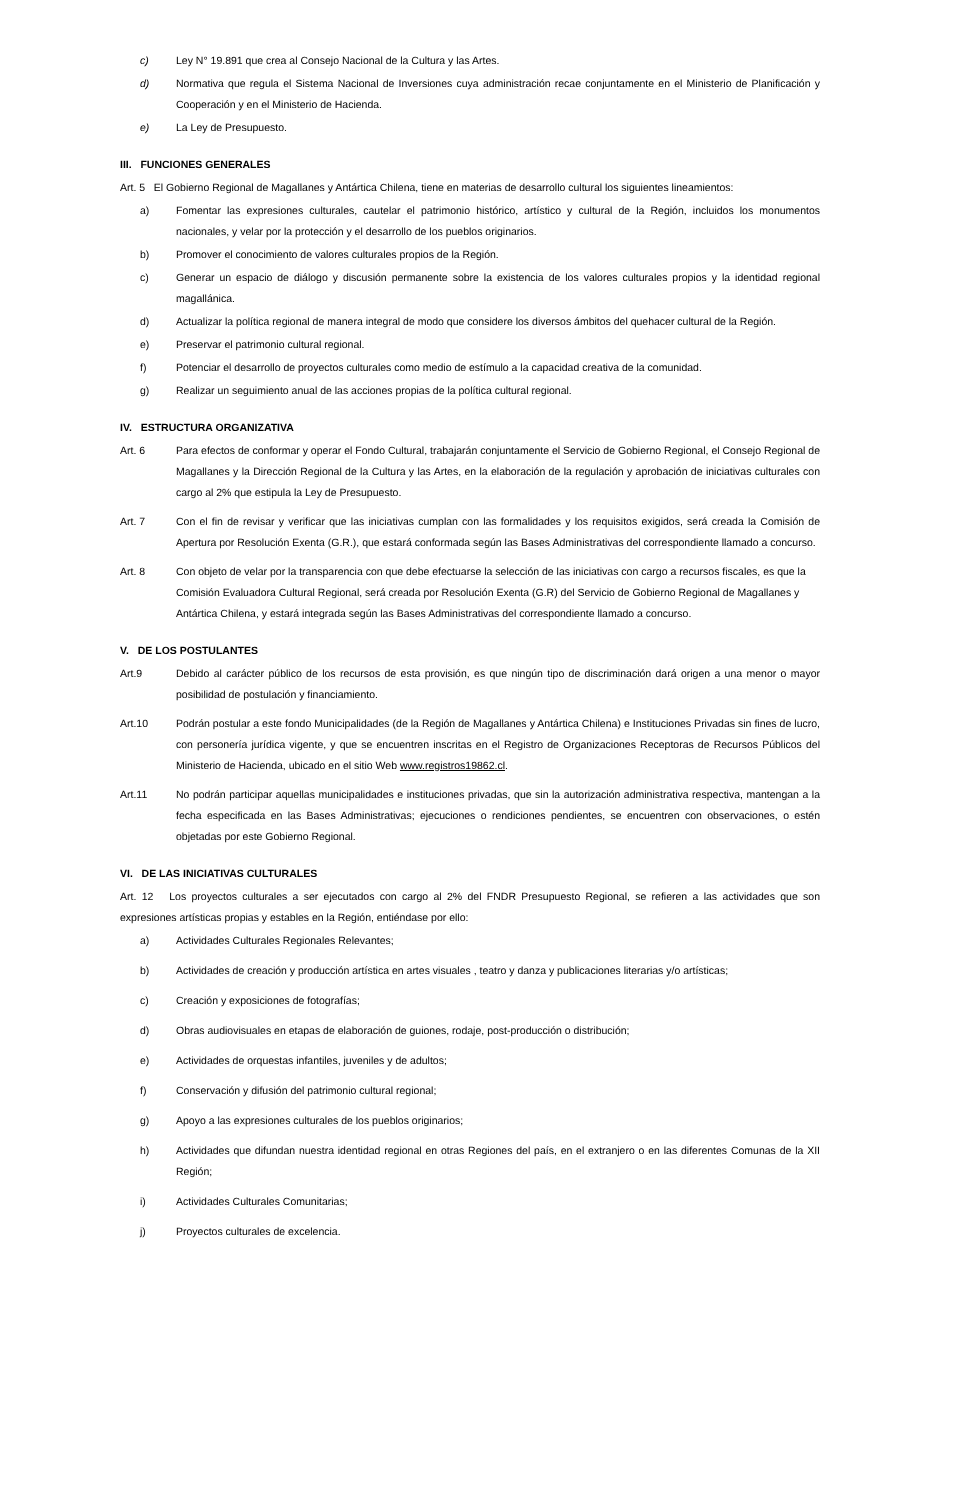c) Ley N° 19.891 que crea al Consejo Nacional de la Cultura y las Artes.
d) Normativa que regula el Sistema Nacional de Inversiones cuya administración recae conjuntamente en el Ministerio de Planificación y Cooperación y en el Ministerio de Hacienda.
e) La Ley de Presupuesto.
III. FUNCIONES GENERALES
Art. 5 El Gobierno Regional de Magallanes y Antártica Chilena, tiene en materias de desarrollo cultural los siguientes lineamientos:
a) Fomentar las expresiones culturales, cautelar el patrimonio histórico, artístico y cultural de la Región, incluidos los monumentos nacionales, y velar por la protección y el desarrollo de los pueblos originarios.
b) Promover el conocimiento de valores culturales propios de la Región.
c) Generar un espacio de diálogo y discusión permanente sobre la existencia de los valores culturales propios y la identidad regional magallánica.
d) Actualizar la política regional de manera integral de modo que considere los diversos ámbitos del quehacer cultural de la Región.
e) Preservar el patrimonio cultural regional.
f) Potenciar el desarrollo de proyectos culturales como medio de estímulo a la capacidad creativa de la comunidad.
g) Realizar un seguimiento anual de las acciones propias de la política cultural regional.
IV. ESTRUCTURA ORGANIZATIVA
Art. 6 Para efectos de conformar y operar el Fondo Cultural, trabajarán conjuntamente el Servicio de Gobierno Regional, el Consejo Regional de Magallanes y la Dirección Regional de la Cultura y las Artes, en la elaboración de la regulación y aprobación de iniciativas culturales con cargo al 2% que estipula la Ley de Presupuesto.
Art. 7 Con el fin de revisar y verificar que las iniciativas cumplan con las formalidades y los requisitos exigidos, será creada la Comisión de Apertura por Resolución Exenta (G.R.), que estará conformada según las Bases Administrativas del correspondiente llamado a concurso.
Art. 8 Con objeto de velar por la transparencia con que debe efectuarse la selección de las iniciativas con cargo a recursos fiscales, es que la Comisión Evaluadora Cultural Regional, será creada por Resolución Exenta (G.R) del Servicio de Gobierno Regional de Magallanes y Antártica Chilena, y estará integrada según las Bases Administrativas del correspondiente llamado a concurso.
V. DE LOS POSTULANTES
Art.9 Debido al carácter público de los recursos de esta provisión, es que ningún tipo de discriminación dará origen a una menor o mayor posibilidad de postulación y financiamiento.
Art.10 Podrán postular a este fondo Municipalidades (de la Región de Magallanes y Antártica Chilena) e Instituciones Privadas sin fines de lucro, con personería jurídica vigente, y que se encuentren inscritas en el Registro de Organizaciones Receptoras de Recursos Públicos del Ministerio de Hacienda, ubicado en el sitio Web www.registros19862.cl.
Art.11 No podrán participar aquellas municipalidades e instituciones privadas, que sin la autorización administrativa respectiva, mantengan a la fecha especificada en las Bases Administrativas; ejecuciones o rendiciones pendientes, se encuentren con observaciones, o estén objetadas por este Gobierno Regional.
VI. DE LAS INICIATIVAS CULTURALES
Art. 12 Los proyectos culturales a ser ejecutados con cargo al 2% del FNDR Presupuesto Regional, se refieren a las actividades que son expresiones artísticas propias y estables en la Región, entiéndase por ello:
a) Actividades Culturales Regionales Relevantes;
b) Actividades de creación y producción artística en artes visuales , teatro y danza y publicaciones literarias y/o artísticas;
c) Creación y exposiciones de fotografías;
d) Obras audiovisuales en etapas de elaboración de guiones, rodaje, post-producción o distribución;
e) Actividades de orquestas infantiles, juveniles y de adultos;
f) Conservación y difusión del patrimonio cultural regional;
g) Apoyo a las expresiones culturales de los pueblos originarios;
h) Actividades que difundan nuestra identidad regional en otras Regiones del país, en el extranjero o en las diferentes Comunas de la XII Región;
i) Actividades Culturales Comunitarias;
j) Proyectos culturales de excelencia.